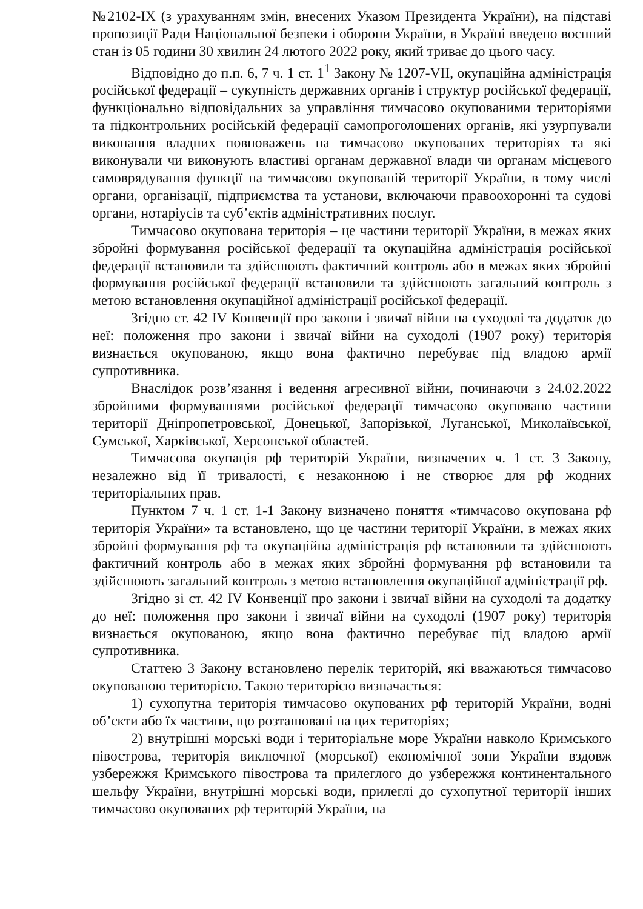№2102-IX (з урахуванням змін, внесених Указом Президента України), на підставі пропозиції Ради Національної безпеки і оборони України, в Україні введено воєнний стан із 05 години 30 хвилин 24 лютого 2022 року, який триває до цього часу.
Відповідно до п.п. 6, 7 ч. 1 ст. 1<sup>1</sup> Закону № 1207-VII, окупаційна адміністрація російської федерації – сукупність державних органів і структур російської федерації, функціонально відповідальних за управління тимчасово окупованими територіями та підконтрольних російській федерації самопроголошених органів, які узурпували виконання владних повноважень на тимчасово окупованих територіях та які виконували чи виконують властиві органам державної влади чи органам місцевого самоврядування функції на тимчасово окупованій території України, в тому числі органи, організації, підприємства та установи, включаючи правоохоронні та судові органи, нотаріусів та суб’єктів адміністративних послуг.
Тимчасово окупована територія – це частини території України, в межах яких збройні формування російської федерації та окупаційна адміністрація російської федерації встановили та здійснюють фактичний контроль або в межах яких збройні формування російської федерації встановили та здійснюють загальний контроль з метою встановлення окупаційної адміністрації російської федерації.
Згідно ст. 42 IV Конвенції про закони і звичаї війни на суходолі та додаток до неї: положення про закони і звичаї війни на суходолі (1907 року) територія визнається окупованою, якщо вона фактично перебуває під владою армії супротивника.
Внаслідок розв’язання і ведення агресивної війни, починаючи з 24.02.2022 збройними формуваннями російської федерації тимчасово окуповано частини території Дніпропетровської, Донецької, Запорізької, Луганської, Миколаївської, Сумської, Харківської, Херсонської областей.
Тимчасова окупація рф територій України, визначених ч. 1 ст. 3 Закону, незалежно від її тривалості, є незаконною і не створює для рф жодних територіальних прав.
Пунктом 7 ч. 1 ст. 1-1 Закону визначено поняття «тимчасово окупована рф територія України» та встановлено, що це частини території України, в межах яких збройні формування рф та окупаційна адміністрація рф встановили та здійснюють фактичний контроль або в межах яких збройні формування рф встановили та здійснюють загальний контроль з метою встановлення окупаційної адміністрації рф.
Згідно зі ст. 42 IV Конвенції про закони і звичаї війни на суходолі та додатку до неї: положення про закони і звичаї війни на суходолі (1907 року) територія визнається окупованою, якщо вона фактично перебуває під владою армії супротивника.
Статтею 3 Закону встановлено перелік територій, які вважаються тимчасово окупованою територією. Такою територією визначається:
1) сухопутна територія тимчасово окупованих рф територій України, водні об’єкти або їх частини, що розташовані на цих територіях;
2) внутрішні морські води і територіальне море України навколо Кримського півострова, територія виключної (морської) економічної зони України вздовж узбережжя Кримського півострова та прилеглого до узбережжя континентального шельфу України, внутрішні морські води, прилеглі до сухопутної території інших тимчасово окупованих рф територій України, на